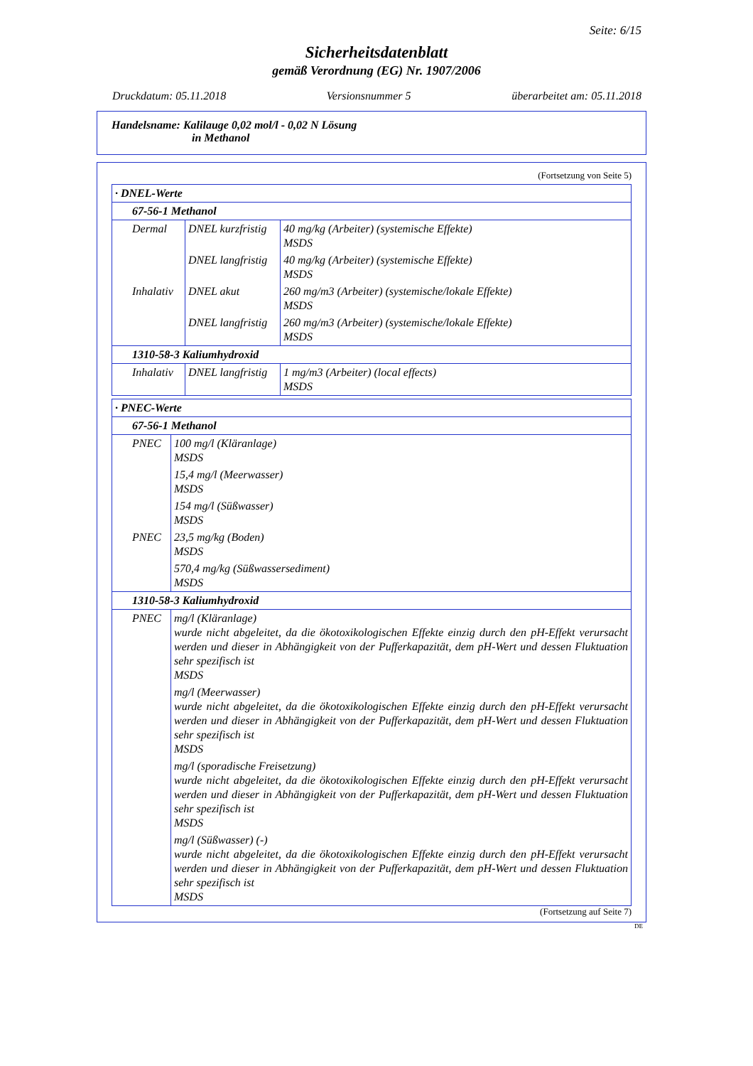Seite: 6/15
Sicherheitsdatenblatt
gemäß Verordnung (EG) Nr. 1907/2006
Druckdatum: 05.11.2018 Versionsnummer 5 überarbeitet am: 05.11.2018
Handelsname: Kalilauge 0,02 mol/l - 0,02 N Lösung
in Methanol
(Fortsetzung von Seite 5)
| · DNEL-Werte | | |
| 67-56-1 Methanol | | |
| Dermal | DNEL kurzfristig | 40 mg/kg (Arbeiter) (systemische Effekte) MSDS |
| | DNEL langfristig | 40 mg/kg (Arbeiter) (systemische Effekte) MSDS |
| Inhalativ | DNEL akut | 260 mg/m3 (Arbeiter) (systemische/lokale Effekte) MSDS |
| | DNEL langfristig | 260 mg/m3 (Arbeiter) (systemische/lokale Effekte) MSDS |
| 1310-58-3 Kaliumhydroxid | | |
| Inhalativ | DNEL langfristig | 1 mg/m3 (Arbeiter) (local effects) MSDS |
| · PNEC-Werte | |
| 67-56-1 Methanol | |
| PNEC | 100 mg/l (Kläranlage) MSDS |
| | 15,4 mg/l (Meerwasser) MSDS |
| | 154 mg/l (Süßwasser) MSDS |
| PNEC | 23,5 mg/kg (Boden) MSDS |
| | 570,4 mg/kg (Süßwassersediment) MSDS |
| 1310-58-3 Kaliumhydroxid | |
| PNEC | mg/l (Kläranlage) wurde nicht abgeleitet, da die ökotoxikologischen Effekte einzig durch den pH-Effekt verursacht werden und dieser in Abhängigkeit von der Pufferkapazität, dem pH-Wert und dessen Fluktuation sehr spezifisch ist MSDS |
| | mg/l (Meerwasser) wurde nicht abgeleitet, da die ökotoxikologischen Effekte einzig durch den pH-Effekt verursacht werden und dieser in Abhängigkeit von der Pufferkapazität, dem pH-Wert und dessen Fluktuation sehr spezifisch ist MSDS |
| | mg/l (sporadische Freisetzung) wurde nicht abgeleitet, da die ökotoxikologischen Effekte einzig durch den pH-Effekt verursacht werden und dieser in Abhängigkeit von der Pufferkapazität, dem pH-Wert und dessen Fluktuation sehr spezifisch ist MSDS |
| | mg/l (Süßwasser) (-) wurde nicht abgeleitet, da die ökotoxikologischen Effekte einzig durch den pH-Effekt verursacht werden und dieser in Abhängigkeit von der Pufferkapazität, dem pH-Wert und dessen Fluktuation sehr spezifisch ist MSDS |
(Fortsetzung auf Seite 7)
DE